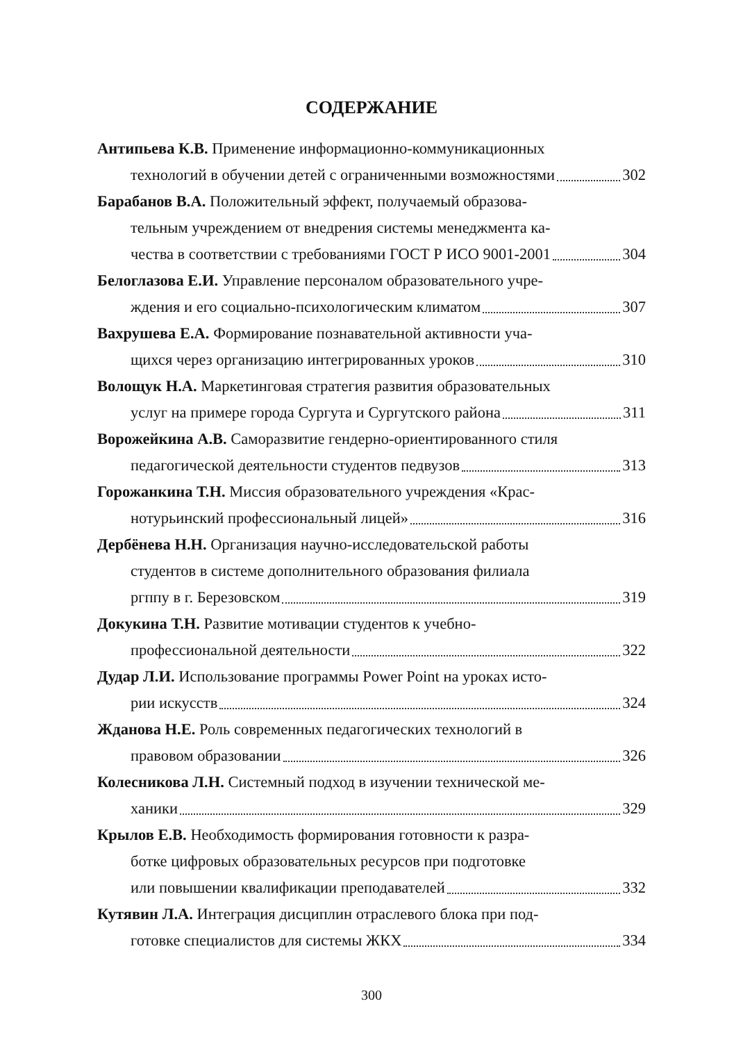СОДЕРЖАНИЕ
Антипьева К.В. Применение информационно-коммуникационных
технологий в обучении детей с ограниченными возможностями 302
Барабанов В.А. Положительный эффект, получаемый образова-
тельным учреждением от внедрения системы менеджмента ка-
чества в соответствии с требованиями ГОСТ Р ИСО 9001-2001 304
Белоглазова Е.И. Управление персоналом образовательного учре-
ждения и его социально-психологическим климатом 307
Вахрушева Е.А. Формирование познавательной активности уча-
щихся через организацию интегрированных уроков 310
Волощук Н.А. Маркетинговая стратегия развития образовательных
услуг на примере города Сургута и Сургутского района 311
Ворожейкина А.В. Саморазвитие гендерно-ориентированного стиля
педагогической деятельности студентов педвузов 313
Горожанкина Т.Н. Миссия образовательного учреждения «Крас-
нотурьинский профессиональный лицей» 316
Дербёнева Н.Н. Организация научно-исследовательской работы
студентов в системе дополнительного образования филиала
ргппу в г. Березовском 319
Докукина Т.Н. Развитие мотивации студентов к учебно-
профессиональной деятельности 322
Дудар Л.И. Использование программы Power Point на уроках исто-
рии искусств 324
Жданова Н.Е. Роль современных педагогических технологий в
правовом образовании 326
Колесникова Л.Н. Системный подход в изучении технической ме-
ханики 329
Крылов Е.В. Необходимость формирования готовности к разра-
ботке цифровых образовательных ресурсов при подготовке
или повышении квалификации преподавателей 332
Кутявин Л.А. Интеграция дисциплин отраслевого блока при под-
готовке специалистов для системы ЖКХ 334
300